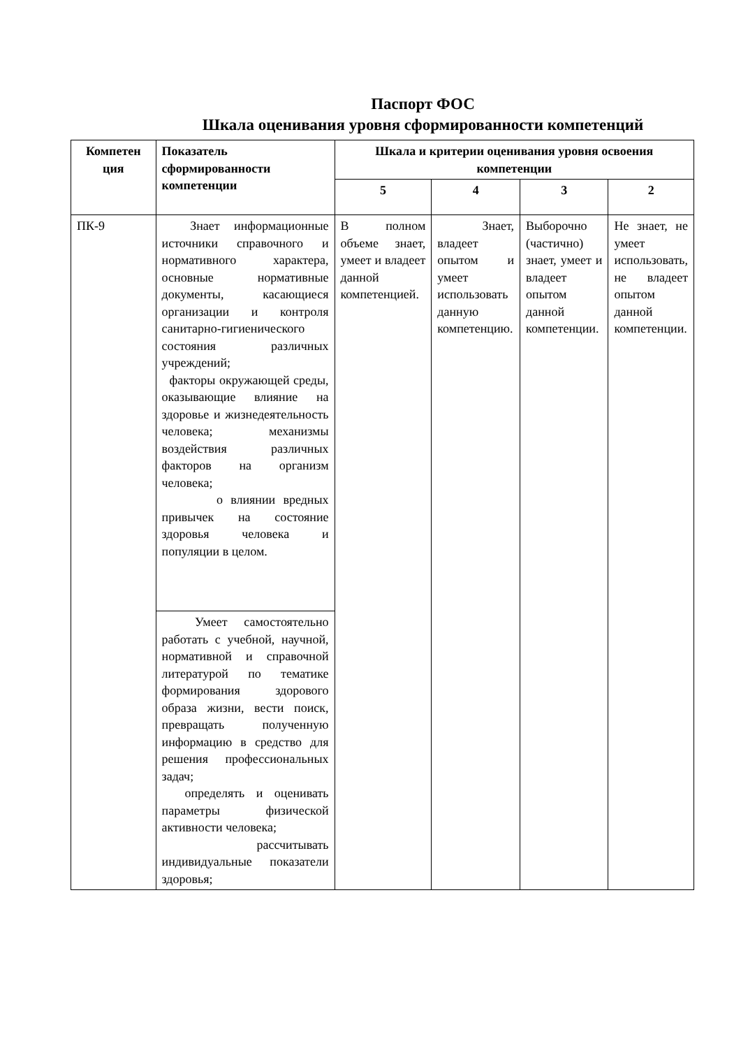Паспорт ФОС
Шкала оценивания уровня сформированности компетенций
| Компетен ция | Показатель сформированности компетенции | Шкала и критерии оценивания уровня освоения компетенции | | | |
| --- | --- | --- | --- | --- | --- |
| | | 5 | 4 | 3 | 2 |
| ПК-9 | Знает информационные источники справочного и нормативного характера, основные нормативные документы, касающиеся организации и контроля санитарно-гигиенического состояния различных учреждений; факторы окружающей среды, оказывающие влияние на здоровье и жизнедеятельность человека; механизмы воздействия различных факторов на организм человека; о влиянии вредных привычек на состояние здоровья человека и популяции в целом. | В полном объеме знает, умеет и владеет данной компетенцией. | Знает, владеет опытом и умеет использовать данную компетенцию. | Выборочно (частично) знает, умеет и владеет опытом данной компетенции. | Не знает, не умеет использовать, не владеет опытом данной компетенции. |
| | Умеет самостоятельно работать с учебной, научной, нормативной и справочной литературой по тематике формирования здорового образа жизни, вести поиск, превращать полученную информацию в средство для решения профессиональных задач; определять и оценивать параметры физической активности человека; рассчитывать индивидуальные показатели здоровья; | | | | |